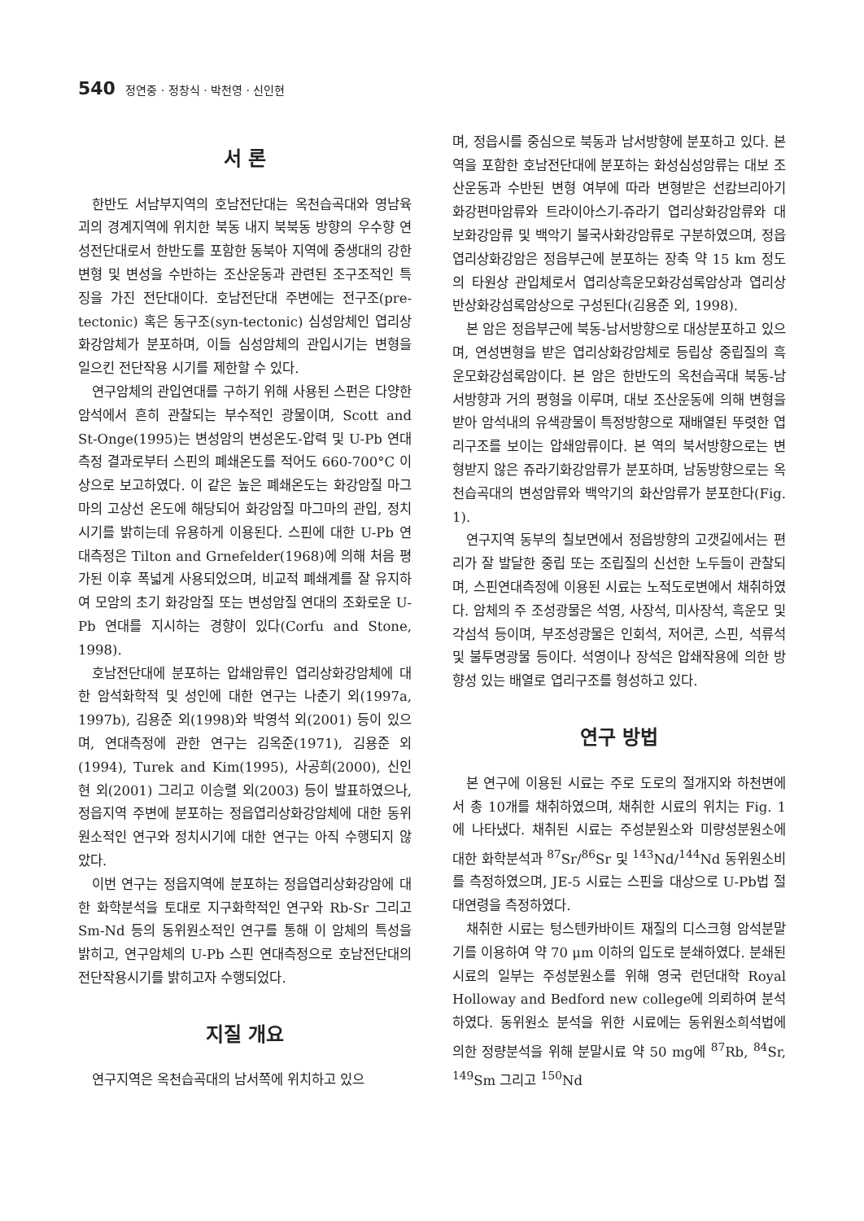540 정연중 · 정창식 · 박천영 · 신인현
서 론
한반도 서남부지역의 호남전단대는 옥천습곡대와 영남육괴의 경계지역에 위치한 북동 내지 북북동 방향의 우수향 연성전단대로서 한반도를 포함한 동북아 지역에 중생대의 강한 변형 및 변성을 수반하는 조산운동과 관련된 조구조적인 특징을 가진 전단대이다. 호남전단대 주변에는 전구조(pre-tectonic) 혹은 동구조(syn-tectonic) 심성암체인 엽리상화강암체가 분포하며, 이들 심성암체의 관입시기는 변형을 일으킨 전단작용 시기를 제한할 수 있다.
연구암체의 관입연대를 구하기 위해 사용된 스펀은 다양한 암석에서 흔히 관찰되는 부수적인 광물이며, Scott and St-Onge(1995)는 변성암의 변성온도-압력 및 U-Pb 연대측정 결과로부터 스핀의 폐쇄온도를 적어도 660-700°C 이상으로 보고하였다. 이 같은 높은 폐쇄온도는 화강암질 마그마의 고상선 온도에 해당되어 화강암질 마그마의 관입, 정치시기를 밝히는데 유용하게 이용된다. 스핀에 대한 U-Pb 연대측정은 Tilton and Grnefelder(1968)에 의해 처음 평가된 이후 폭넓게 사용되었으며, 비교적 폐쇄계를 잘 유지하여 모암의 초기 화강암질 또는 변성암질 연대의 조화로운 U-Pb 연대를 지시하는 경향이 있다(Corfu and Stone, 1998).
호남전단대에 분포하는 압쇄암류인 엽리상화강암체에 대한 암석화학적 및 성인에 대한 연구는 나춘기 외(1997a, 1997b), 김용준 외(1998)와 박영석 외(2001) 등이 있으며, 연대측정에 관한 연구는 김옥준(1971), 김용준 외(1994), Turek and Kim(1995), 사공희(2000), 신인현 외(2001) 그리고 이승렬 외(2003) 등이 발표하였으나, 정읍지역 주변에 분포하는 정읍엽리상화강암체에 대한 동위원소적인 연구와 정치시기에 대한 연구는 아직 수행되지 않았다.
이번 연구는 정읍지역에 분포하는 정읍엽리상화강암에 대한 화학분석을 토대로 지구화학적인 연구와 Rb-Sr 그리고 Sm-Nd 등의 동위원소적인 연구를 통해 이 암체의 특성을 밝히고, 연구암체의 U-Pb 스핀 연대측정으로 호남전단대의 전단작용시기를 밝히고자 수행되었다.
지질 개요
연구지역은 옥천습곡대의 남서쪽에 위치하고 있으
며, 정읍시를 중심으로 북동과 남서방향에 분포하고 있다. 본 역을 포함한 호남전단대에 분포하는 화성심성암류는 대보 조산운동과 수반된 변형 여부에 따라 변형받은 선캄브리아기 화강편마암류와 트라이아스기-쥬라기 엽리상화강암류와 대보화강암류 및 백악기 불국사화강암류로 구분하였으며, 정읍엽리상화강암은 정읍부근에 분포하는 장축 약 15 km 정도의 타원상 관입체로서 엽리상흑운모화강섬록암상과 엽리상반상화강섬록암상으로 구성된다(김용준 외, 1998).
본 암은 정읍부근에 북동-남서방향으로 대상분포하고 있으며, 연성변형을 받은 엽리상화강암체로 등립상 중립질의 흑운모화강섬록암이다. 본 암은 한반도의 옥천습곡대 북동-남서방향과 거의 평형을 이루며, 대보 조산운동에 의해 변형을 받아 암석내의 유색광물이 특정방향으로 재배열된 뚜렷한 엽리구조를 보이는 압쇄암류이다. 본 역의 북서방향으로는 변형받지 않은 쥬라기화강암류가 분포하며, 남동방향으로는 옥천습곡대의 변성암류와 백악기의 화산암류가 분포한다(Fig. 1).
연구지역 동부의 칠보면에서 정읍방향의 고갯길에서는 편리가 잘 발달한 중립 또는 조립질의 신선한 노두들이 관찰되며, 스핀연대측정에 이용된 시료는 노적도로변에서 채취하였다. 암체의 주 조성광물은 석영, 사장석, 미사장석, 흑운모 및 각섬석 등이며, 부조성광물은 인회석, 저어콘, 스핀, 석류석 및 불투명광물 등이다. 석영이나 장석은 압쇄작용에 의한 방향성 있는 배열로 엽리구조를 형성하고 있다.
연구 방법
본 연구에 이용된 시료는 주로 도로의 절개지와 하천변에서 총 10개를 채취하였으며, 채취한 시료의 위치는 Fig. 1에 나타냈다. 채취된 시료는 주성분원소와 미량성분원소에 대한 화학분석과 <sup>87</sup>Sr/<sup>86</sup>Sr 및 <sup>143</sup>Nd/<sup>144</sup>Nd 동위원소비를 측정하였으며, JE-5 시료는 스핀을 대상으로 U-Pb법 절대연령을 측정하였다.
채취한 시료는 텅스텐카바이트 재질의 디스크형 암석분말기를 이용하여 약 70 μm 이하의 입도로 분쇄하였다. 분쇄된 시료의 일부는 주성분원소를 위해 영국 런던대학 Royal Holloway and Bedford new college에 의뢰하여 분석하였다. 동위원소 분석을 위한 시료에는 동위원소희석법에 의한 정량분석을 위해 분말시료 약 50 mg에 <sup>87</sup>Rb, <sup>84</sup>Sr, <sup>149</sup>Sm 그리고 <sup>150</sup>Nd